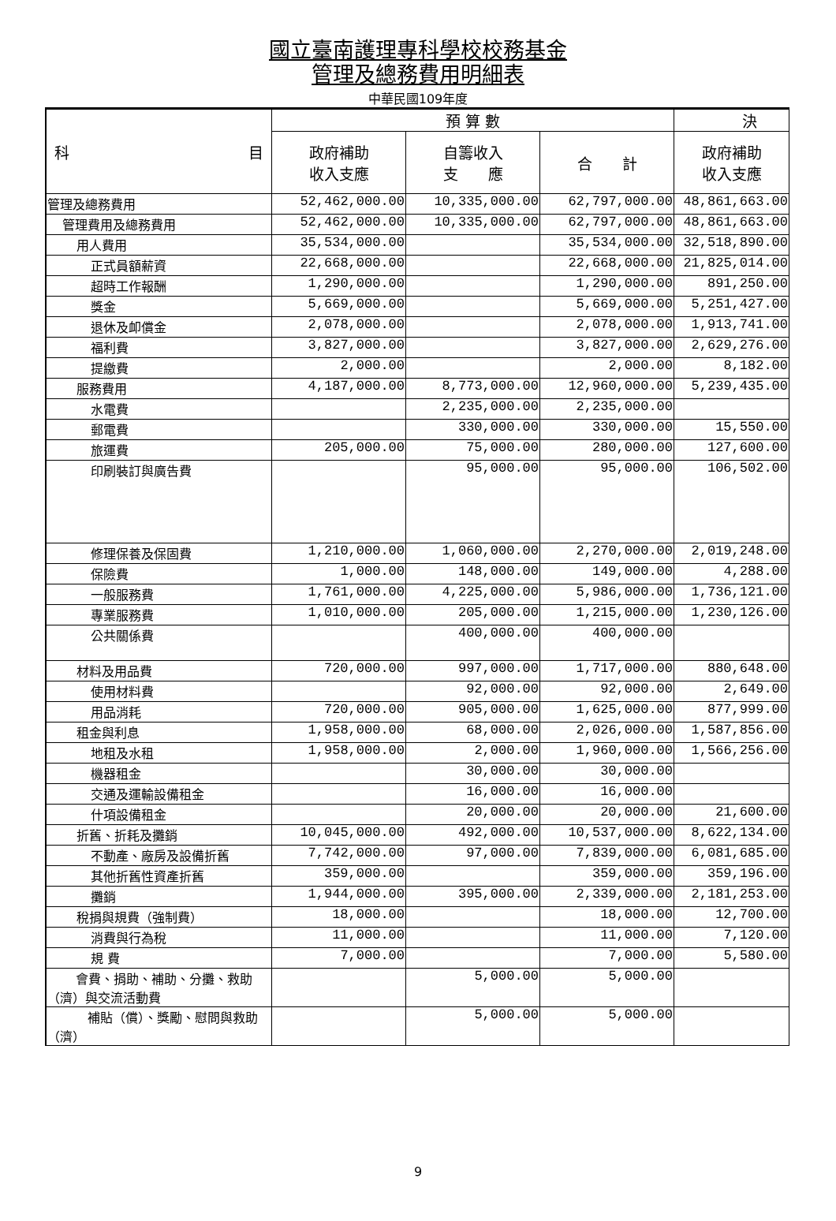國立臺南護理專科學校校務基金
管理及總務費用明細表
中華民國109年度
| 科 目 | 預 算 數 | | | 決 |
| --- | --- | --- | --- | --- |
| | 政府補助 收入支應 | 自籌收入 支 應 | 合 計 | 政府補助 收入支應 |
| 管理及總務費用 | 52,462,000.00 | 10,335,000.00 | 62,797,000.00 | 48,861,663.00 |
| 管理費用及總務費用 | 52,462,000.00 | 10,335,000.00 | 62,797,000.00 | 48,861,663.00 |
| 用人費用 | 35,534,000.00 | | 35,534,000.00 | 32,518,890.00 |
| 正式員額薪資 | 22,668,000.00 | | 22,668,000.00 | 21,825,014.00 |
| 超時工作報酬 | 1,290,000.00 | | 1,290,000.00 | 891,250.00 |
| 獎金 | 5,669,000.00 | | 5,669,000.00 | 5,251,427.00 |
| 退休及卹償金 | 2,078,000.00 | | 2,078,000.00 | 1,913,741.00 |
| 福利費 | 3,827,000.00 | | 3,827,000.00 | 2,629,276.00 |
| 提繳費 | 2,000.00 | | 2,000.00 | 8,182.00 |
| 服務費用 | 4,187,000.00 | 8,773,000.00 | 12,960,000.00 | 5,239,435.00 |
| 水電費 | | 2,235,000.00 | 2,235,000.00 | |
| 郵電費 | | 330,000.00 | 330,000.00 | 15,550.00 |
| 旅運費 | 205,000.00 | 75,000.00 | 280,000.00 | 127,600.00 |
| 印刷裝訂與廣告費 | | 95,000.00 | 95,000.00 | 106,502.00 |
| 修理保養及保固費 | 1,210,000.00 | 1,060,000.00 | 2,270,000.00 | 2,019,248.00 |
| 保險費 | 1,000.00 | 148,000.00 | 149,000.00 | 4,288.00 |
| 一般服務費 | 1,761,000.00 | 4,225,000.00 | 5,986,000.00 | 1,736,121.00 |
| 專業服務費 | 1,010,000.00 | 205,000.00 | 1,215,000.00 | 1,230,126.00 |
| 公共關係費 | | 400,000.00 | 400,000.00 | |
| 材料及用品費 | 720,000.00 | 997,000.00 | 1,717,000.00 | 880,648.00 |
| 使用材料費 | | 92,000.00 | 92,000.00 | 2,649.00 |
| 用品消耗 | 720,000.00 | 905,000.00 | 1,625,000.00 | 877,999.00 |
| 租金與利息 | 1,958,000.00 | 68,000.00 | 2,026,000.00 | 1,587,856.00 |
| 地租及水租 | 1,958,000.00 | 2,000.00 | 1,960,000.00 | 1,566,256.00 |
| 機器租金 | | 30,000.00 | 30,000.00 | |
| 交通及運輸設備租金 | | 16,000.00 | 16,000.00 | |
| 什項設備租金 | | 20,000.00 | 20,000.00 | 21,600.00 |
| 折舊、折耗及攤銷 | 10,045,000.00 | 492,000.00 | 10,537,000.00 | 8,622,134.00 |
| 不動產、廠房及設備折舊 | 7,742,000.00 | 97,000.00 | 7,839,000.00 | 6,081,685.00 |
| 其他折舊性資產折舊 | 359,000.00 | | 359,000.00 | 359,196.00 |
| 攤銷 | 1,944,000.00 | 395,000.00 | 2,339,000.00 | 2,181,253.00 |
| 稅捐與規費（強制費） | 18,000.00 | | 18,000.00 | 12,700.00 |
| 消費與行為稅 | 11,000.00 | | 11,000.00 | 7,120.00 |
| 規 費 | 7,000.00 | | 7,000.00 | 5,580.00 |
| 會費、捐助、補助、分攤、救助（濟）與交流活動費 | | 5,000.00 | 5,000.00 | |
| 補貼（償）、獎勵、慰問與救助（濟） | | 5,000.00 | 5,000.00 | |
9